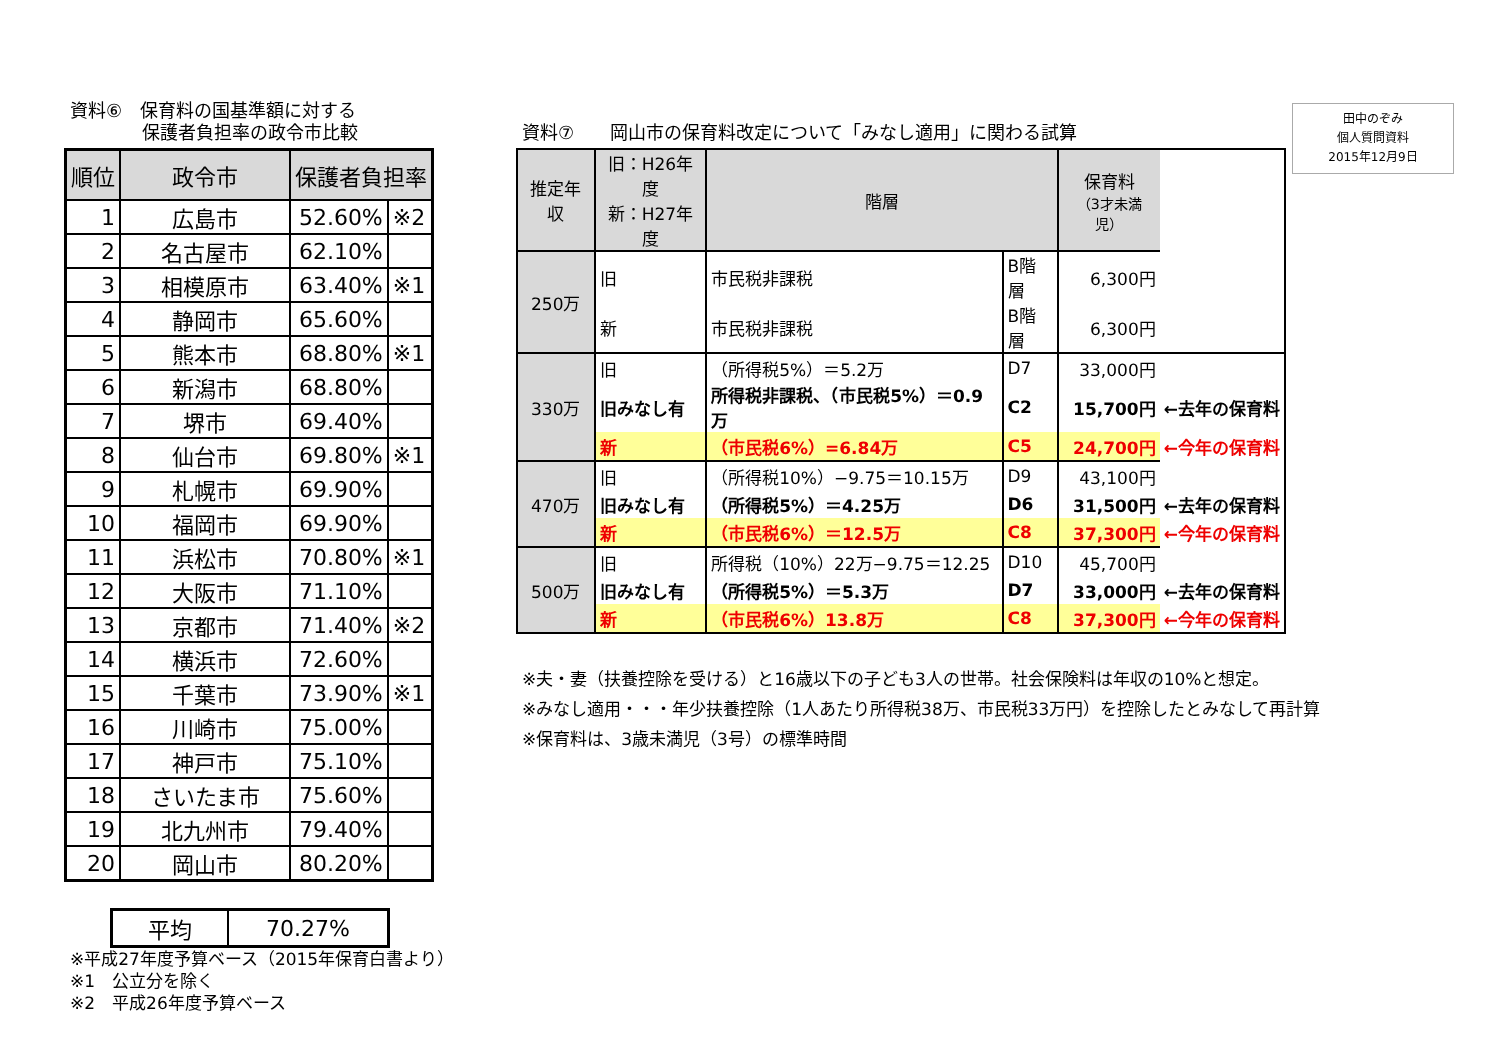資料⑥　保育料の国基準額に対する
　　　　保護者負担率の政令市比較
| 順位 | 政令市 | 保護者負担率 | |
| --- | --- | --- | --- |
| 1 | 広島市 | 52.60% | ※2 |
| 2 | 名古屋市 | 62.10% | |
| 3 | 相模原市 | 63.40% | ※1 |
| 4 | 静岡市 | 65.60% | |
| 5 | 熊本市 | 68.80% | ※1 |
| 6 | 新潟市 | 68.80% | |
| 7 | 堺市 | 69.40% | |
| 8 | 仙台市 | 69.80% | ※1 |
| 9 | 札幌市 | 69.90% | |
| 10 | 福岡市 | 69.90% | |
| 11 | 浜松市 | 70.80% | ※1 |
| 12 | 大阪市 | 71.10% | |
| 13 | 京都市 | 71.40% | ※2 |
| 14 | 横浜市 | 72.60% | |
| 15 | 千葉市 | 73.90% | ※1 |
| 16 | 川崎市 | 75.00% | |
| 17 | 神戸市 | 75.10% | |
| 18 | さいたま市 | 75.60% | |
| 19 | 北九州市 | 79.40% | |
| 20 | 岡山市 | 80.20% | |
| 平均 | 70.27% |
※平成27年度予算ベース（2015年保育白書より）
※1　公立分を除く
※2　平成26年度予算ベース
田中のぞみ
個人質問資料
2015年12月9日
資料⑦　　岡山市の保育料改定について「みなし適用」に関わる試算
| 推定年収 | 旧：H26年度 新：H27年度 | 階層 | | 保育料 （3才未満児） | |
| --- | --- | --- | --- | --- | --- |
| 250万 | 旧 | 市民税非課税 | B階層 | 6,300円 | |
| | 新 | 市民税非課税 | B階層 | 6,300円 | |
| 330万 | 旧 | （所得税5%）＝5.2万 | D7 | 33,000円 | |
| | 旧みなし有 | 所得税非課税、（市民税5%）＝0.9万 | C2 | 15,700円 | ←去年の保育料 |
| | 新 | （市民税6%）=6.84万 | C5 | 24,700円 | ←今年の保育料 |
| 470万 | 旧 | （所得税10%）−9.75＝10.15万 | D9 | 43,100円 | |
| | 旧みなし有 | （所得税5%）＝4.25万 | D6 | 31,500円 | ←去年の保育料 |
| | 新 | （市民税6%）＝12.5万 | C8 | 37,300円 | ←今年の保育料 |
| 500万 | 旧 | 所得税（10%）22万−9.75＝12.25 | D10 | 45,700円 | |
| | 旧みなし有 | （所得税5%）＝5.3万 | D7 | 33,000円 | ←去年の保育料 |
| | 新 | （市民税6%）13.8万 | C8 | 37,300円 | ←今年の保育料 |
※夫・妻（扶養控除を受ける）と16歳以下の子ども3人の世帯。社会保険料は年収の10%と想定。
※みなし適用・・・年少扶養控除（1人あたり所得税38万、市民税33万円）を控除したとみなして再計算
※保育料は、3歳未満児（3号）の標準時間